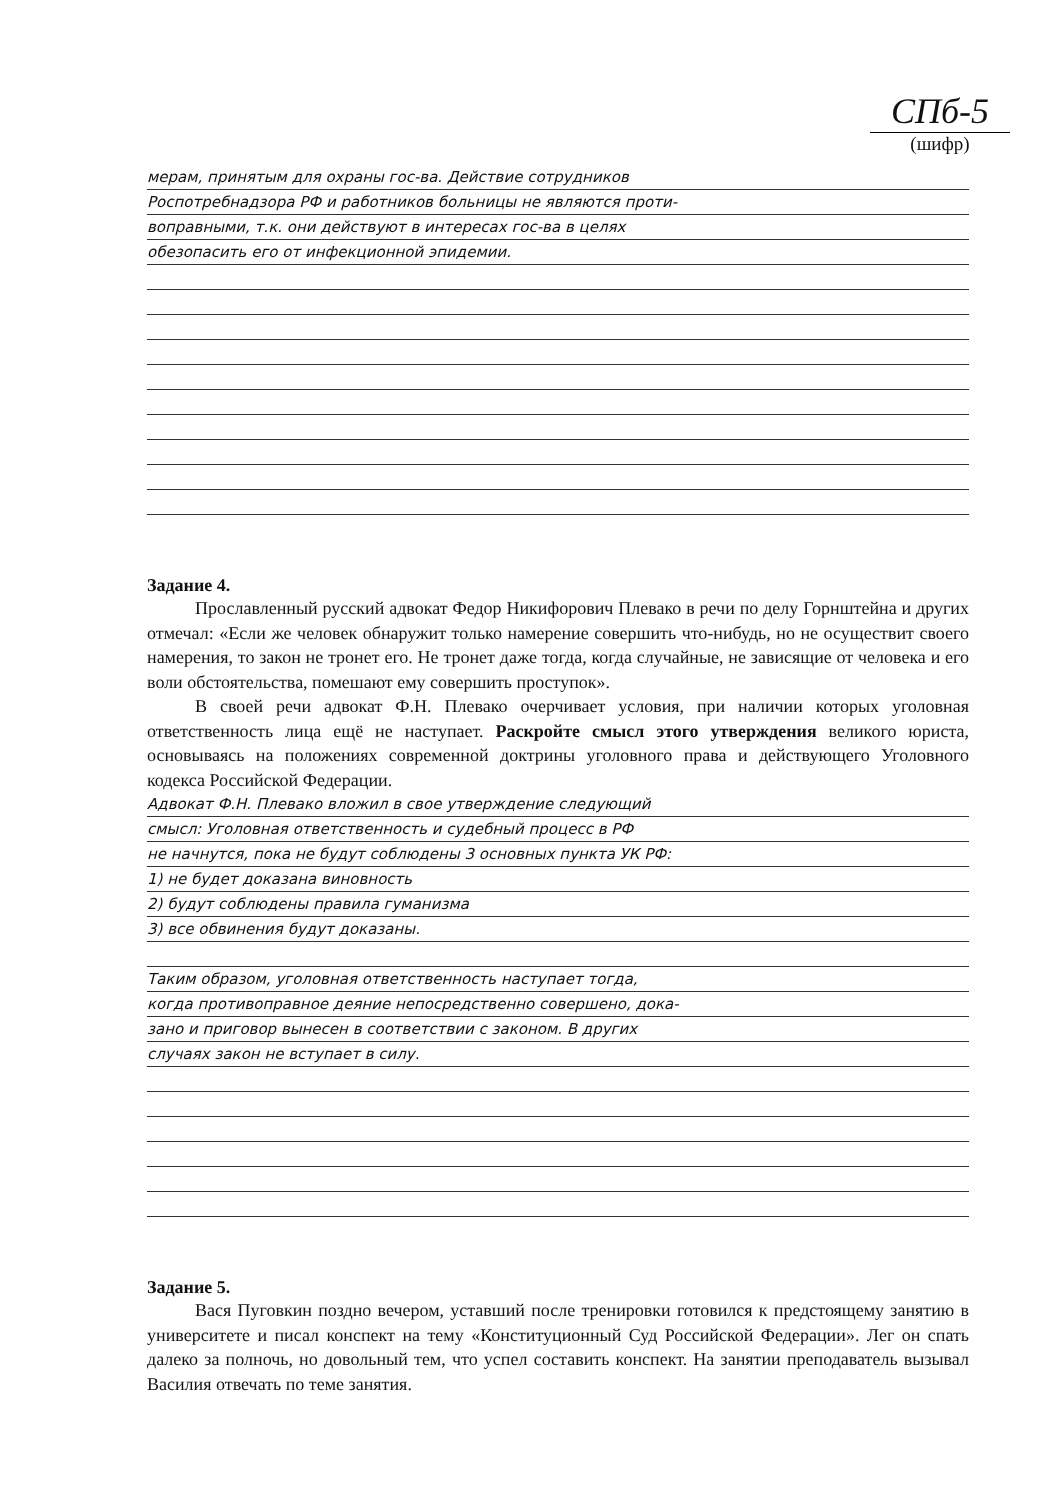СПб-5
(шифр)
мерам, принятым для охраны гос-ва. Действие сотрудников
Роспотребнадзора РФ и работников больницы не являются проти-
воправными, т.к. они действуют в интересах гос-ва в целях
обезопасить его от инфекционной эпидемии.
Задание 4.
Прославленный русский адвокат Федор Никифорович Плевако в речи по делу Горнштейна и других отмечал: «Если же человек обнаружит только намерение совершить что-нибудь, но не осуществит своего намерения, то закон не тронет его. Не тронет даже тогда, когда случайные, не зависящие от человека и его воли обстоятельства, помешают ему совершить проступок».
В своей речи адвокат Ф.Н. Плевако очерчивает условия, при наличии которых уголовная ответственность лица ещё не наступает. Раскройте смысл этого утверждения великого юриста, основываясь на положениях современной доктрины уголовного права и действующего Уголовного кодекса Российской Федерации.
Адвокат Ф.Н. Плевако вложил в свое утверждение следующий
смысл: Уголовная ответственность и судебный процесс в РФ
не начнутся, пока не будут соблюдены 3 основных пункта УК РФ:
1) не будет доказана виновность
2) будут соблюдены правила гуманизма
3) все обвинения будут доказаны.
Таким образом, уголовная ответственность наступает тогда,
когда противоправное деяние непосредственно совершено, дока-
зано и приговор вынесен в соответствии с законом. В других
случаях закон не вступает в силу.
Задание 5.
Вася Пуговкин поздно вечером, уставший после тренировки готовился к предстоящему занятию в университете и писал конспект на тему «Конституционный Суд Российской Федерации». Лег он спать далеко за полночь, но довольный тем, что успел составить конспект. На занятии преподаватель вызывал Василия отвечать по теме занятия.